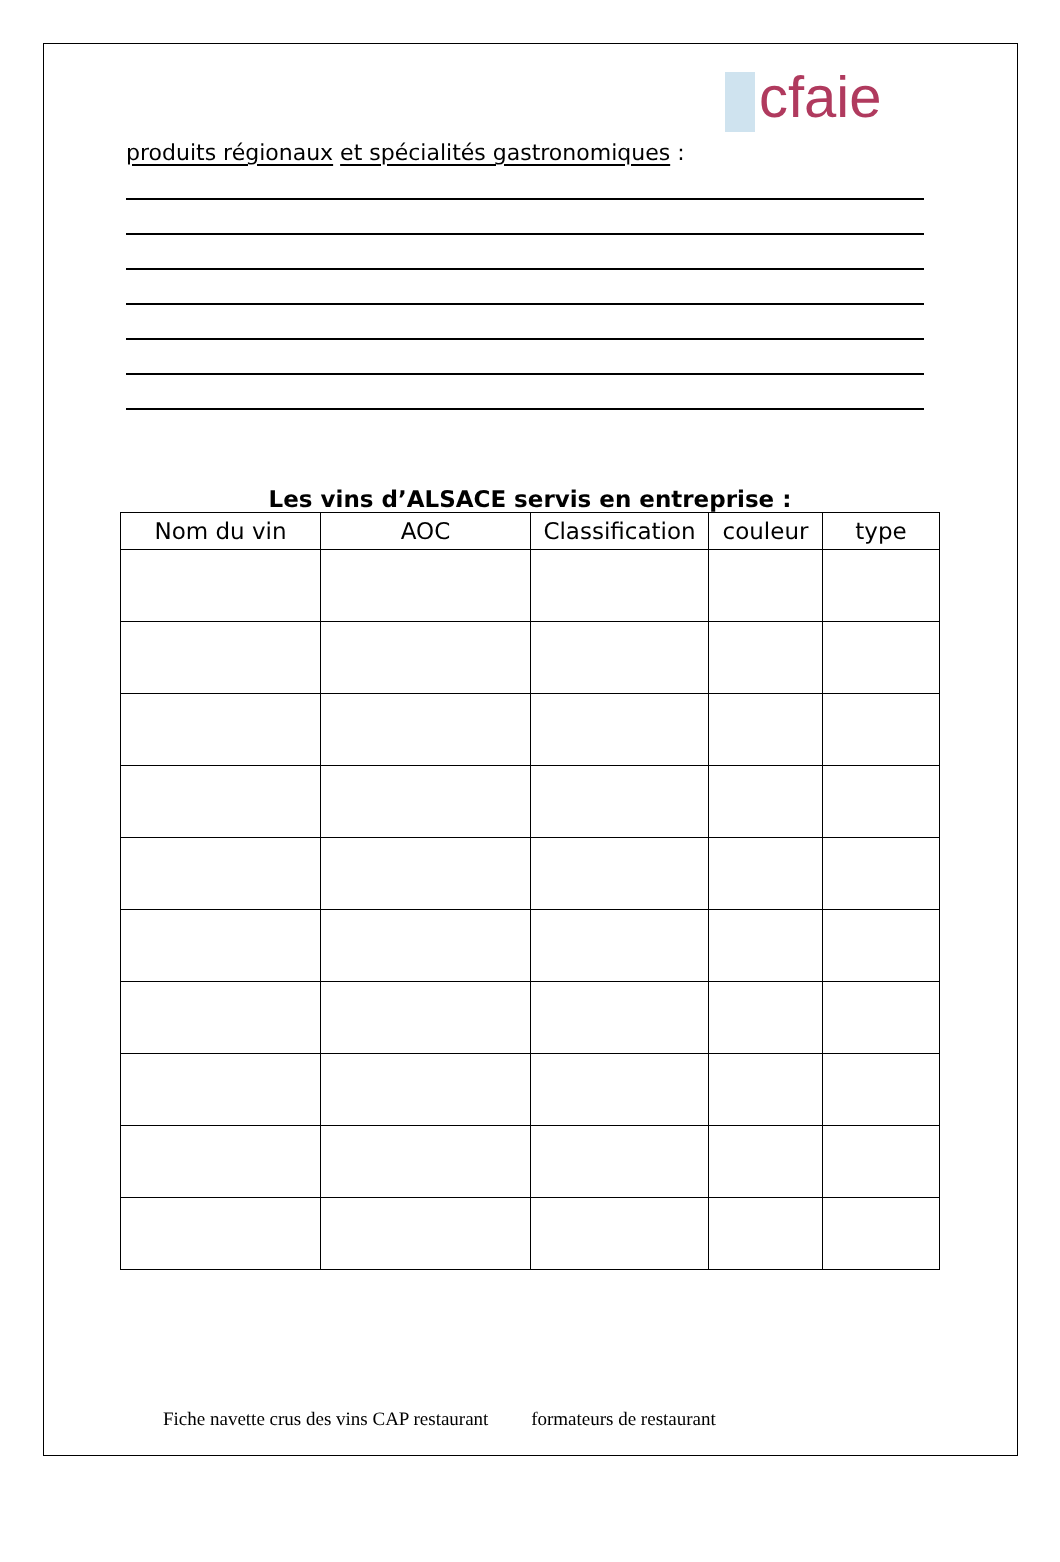cfaie
produits régionaux et spécialités gastronomiques :
Les vins d’ALSACE servis en entreprise :
| Nom du vin | AOC | Classification | couleur | type |
| --- | --- | --- | --- | --- |
Fiche navette crus des vins CAP restaurant formateurs de restaurant